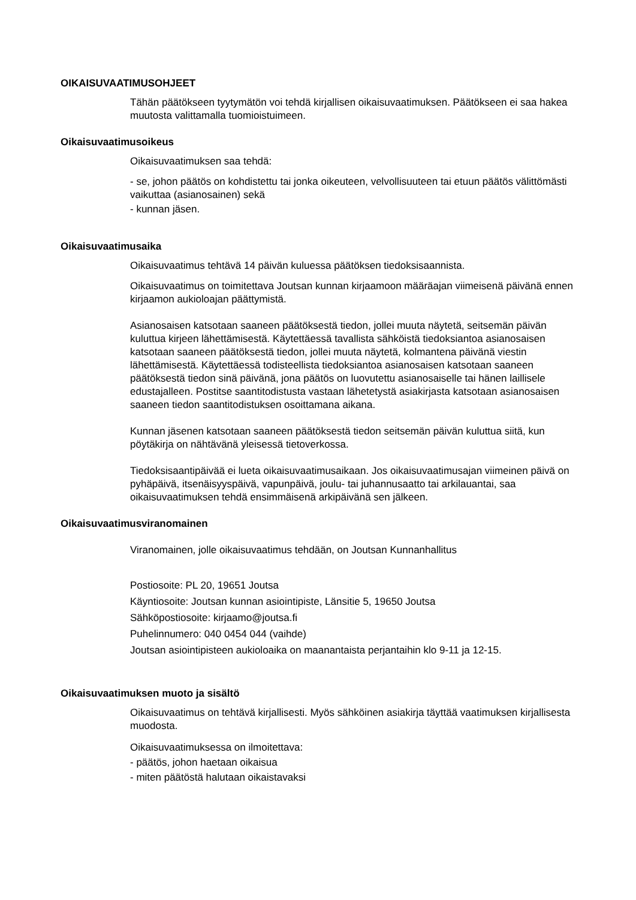OIKAISUVAATIMUSOHJEET
Tähän päätökseen tyytymätön voi tehdä kirjallisen oikaisuvaatimuksen. Päätökseen ei saa hakea muutosta valittamalla tuomioistuimeen.
Oikaisuvaatimusoikeus
Oikaisuvaatimuksen saa tehdä:
- se, johon päätös on kohdistettu tai jonka oikeuteen, velvollisuuteen tai etuun päätös välittömästi vaikuttaa (asianosainen) sekä
- kunnan jäsen.
Oikaisuvaatimusaika
Oikaisuvaatimus tehtävä 14 päivän kuluessa päätöksen tiedoksisaannista.
Oikaisuvaatimus on toimitettava Joutsan kunnan kirjaamoon määräajan viimeisenä päivänä ennen kirjaamon aukioloajan päättymistä.
Asianosaisen katsotaan saaneen päätöksestä tiedon, jollei muuta näytetä, seitsemän päivän kuluttua kirjeen lähettämisestä. Käytettäessä tavallista sähköistä tiedoksiantoa asianosaisen katsotaan saaneen päätöksestä tiedon, jollei muuta näytetä, kolmantena päivänä viestin lähettämisestä. Käytettäessä todisteellista tiedoksiantoa asianosaisen katsotaan saaneen päätöksestä tiedon sinä päivänä, jona päätös on luovutettu asianosaiselle tai hänen laillisele edustajalleen. Postitse saantitodistusta vastaan lähetetystä asiakirjasta katsotaan asianosaisen saaneen tiedon saantitodistuksen osoittamana aikana.
Kunnan jäsenen katsotaan saaneen päätöksestä tiedon seitsemän päivän kuluttua siitä, kun pöytäkirja on nähtävänä yleisessä tietoverkossa.
Tiedoksisaantipäivää ei lueta oikaisuvaatimusaikaan. Jos oikaisuvaatimusajan viimeinen päivä on pyhäpäivä, itsenäisyyspäivä, vapunpäivä, joulu- tai juhannusaatto tai arkilauantai, saa oikaisuvaatimuksen tehdä ensimmäisenä arkipäivänä sen jälkeen.
Oikaisuvaatimusviranomainen
Viranomainen, jolle oikaisuvaatimus tehdään, on Joutsan Kunnanhallitus
Postiosoite: PL 20, 19651 Joutsa
Käyntiosoite: Joutsan kunnan asiointipiste, Länsitie 5, 19650 Joutsa
Sähköpostiosoite: kirjaamo@joutsa.fi
Puhelinnumero: 040 0454 044 (vaihde)
Joutsan asiointipisteen aukioloaika on maanantaista perjantaihin klo 9-11 ja 12-15.
Oikaisuvaatimuksen muoto ja sisältö
Oikaisuvaatimus on tehtävä kirjallisesti. Myös sähköinen asiakirja täyttää vaatimuksen kirjallisesta muodosta.
Oikaisuvaatimuksessa on ilmoitettava:
- päätös, johon haetaan oikaisua
- miten päätöstä halutaan oikaistavaksi